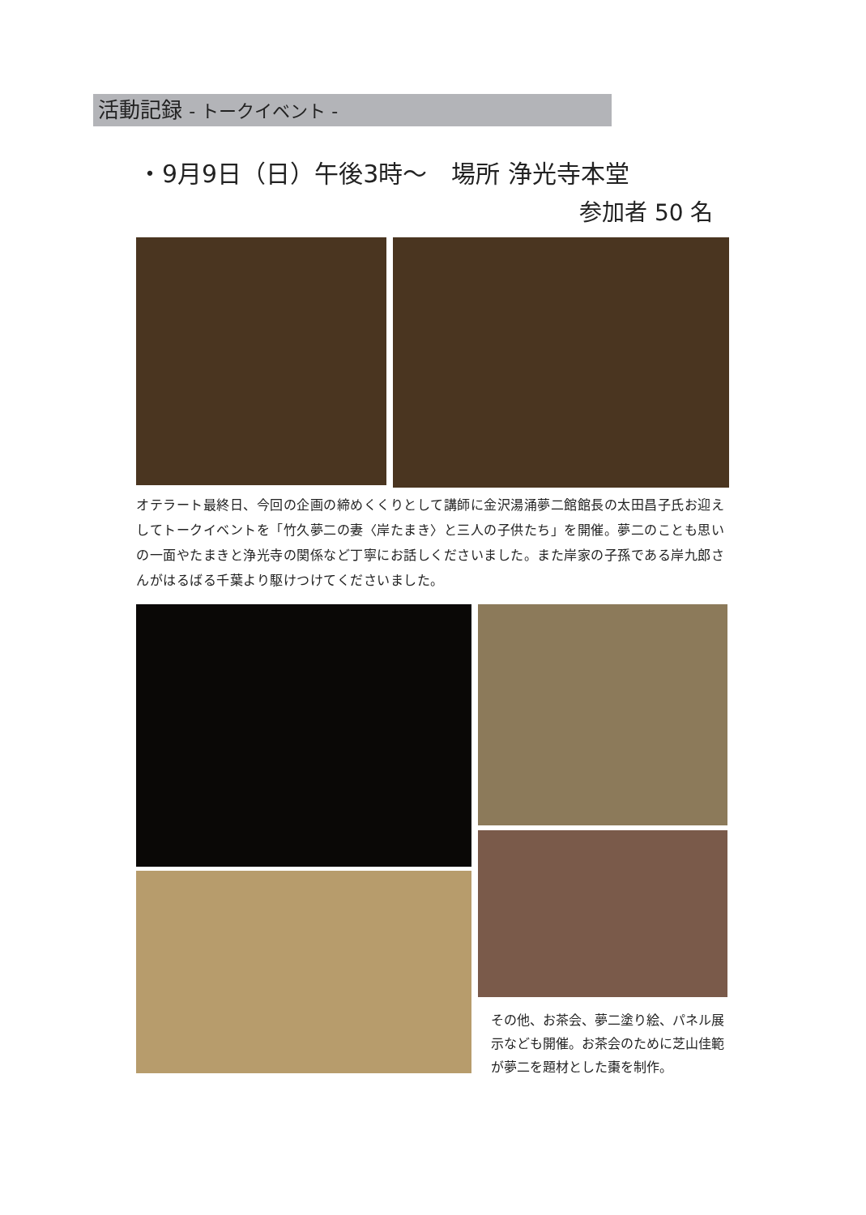活動記録 - トークイベント -
・9月9日（日）午後3時～　場所 浄光寺本堂
参加者 50 名
オテラート最終日、今回の企画の締めくくりとして講師に金沢湯涌夢二館館長の太田昌子氏お迎えしてトークイベントを「竹久夢二の妻〈岸たまき〉と三人の子供たち」を開催。夢二のことも思いの一面やたまきと浄光寺の関係など丁寧にお話しくださいました。また岸家の子孫である岸九郎さんがはるばる千葉より駆けつけてくださいました。
その他、お茶会、夢二塗り絵、パネル展示なども開催。お茶会のために芝山佳範が夢二を題材とした棗を制作。